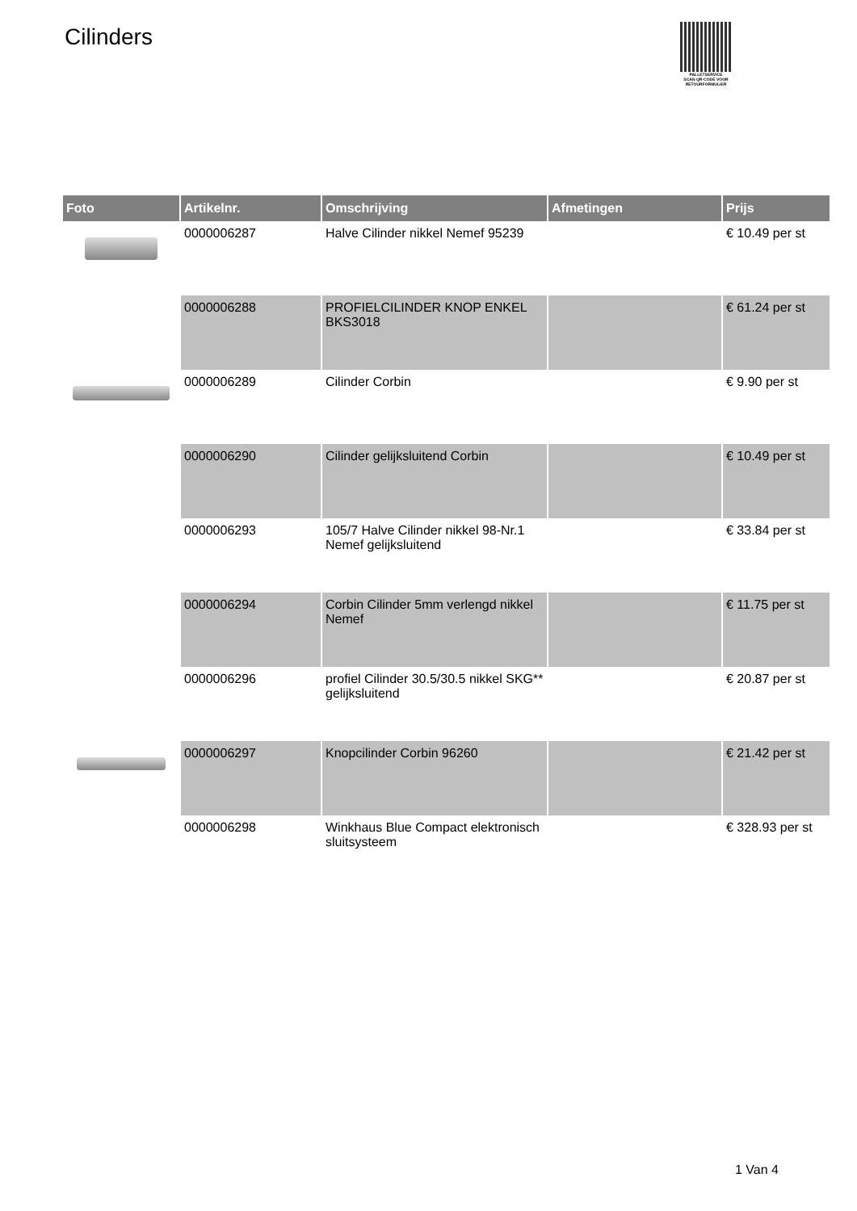Cilinders
PALLETSERVICE
SCAN QR-CODE VOOR RETOURFORMULIER
| Foto | Artikelnr. | Omschrijving | Afmetingen | Prijs |
| --- | --- | --- | --- | --- |
| | 0000006287 | Halve Cilinder nikkel Nemef 95239 | | € 10.49 per st |
| | 0000006288 | PROFIELCILINDER KNOP ENKEL BKS3018 | | € 61.24 per st |
| | 0000006289 | Cilinder Corbin | | € 9.90 per st |
| | 0000006290 | Cilinder gelijksluitend Corbin | | € 10.49 per st |
| | 0000006293 | 105/7 Halve Cilinder nikkel 98-Nr.1 Nemef gelijksluitend | | € 33.84 per st |
| | 0000006294 | Corbin Cilinder 5mm verlengd nikkel Nemef | | € 11.75 per st |
| | 0000006296 | profiel Cilinder 30.5/30.5 nikkel SKG** gelijksluitend | | € 20.87 per st |
| | 0000006297 | Knopcilinder Corbin 96260 | | € 21.42 per st |
| | 0000006298 | Winkhaus Blue Compact elektronisch sluitsysteem | | € 328.93 per st |
1 Van 4